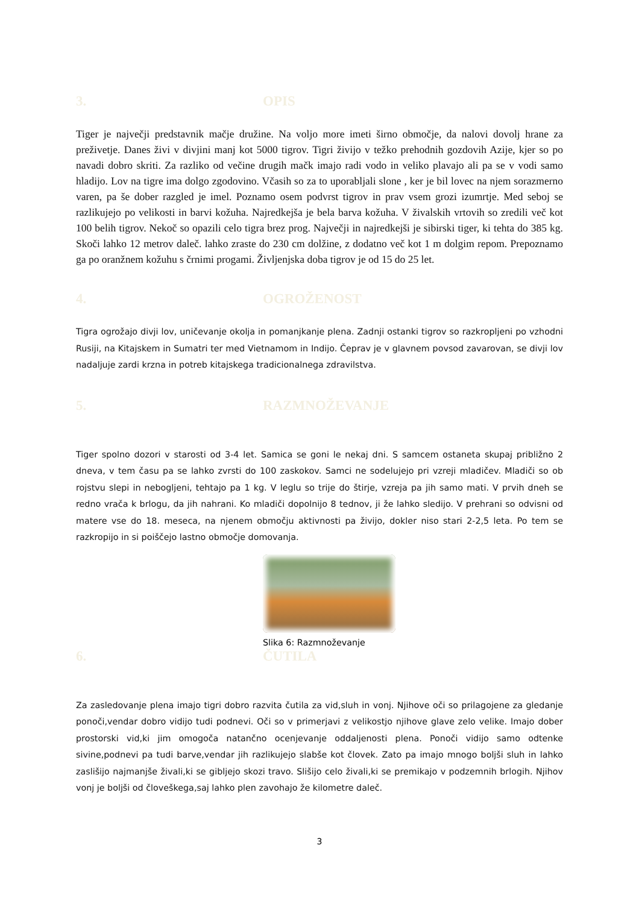3. OPIS
Tiger je največji predstavnik mačje družine. Na voljo more imeti širno območje, da nalovi dovolj hrane za preživetje. Danes živi v divjini manj kot 5000 tigrov. Tigri živijo v težko prehodnih gozdovih Azije, kjer so po navadi dobro skriti. Za razliko od večine drugih mačk imajo radi vodo in veliko plavajo ali pa se v vodi samo hladijo. Lov na tigre ima dolgo zgodovino. Včasih so za to uporabljali slone , ker je bil lovec na njem sorazmerno varen, pa še dober razgled je imel. Poznamo osem podvrst tigrov in prav vsem grozi izumrtje. Med seboj se razlikujejo po velikosti in barvi kožuha. Najredkejša je bela barva kožuha. V živalskih vrtovih so zredili več kot 100 belih tigrov. Nekoč so opazili celo tigra brez prog. Največji in najredkejši je sibirski tiger, ki tehta do 385 kg. Skoči lahko 12 metrov daleč. lahko zraste do 230 cm dolžine, z dodatno več kot 1 m dolgim repom. Prepoznamo ga po oranžnem kožuhu s črnimi progami. Življenjska doba tigrov je od 15 do 25 let.
4. OGROŽENOST
Tigra ogrožajo divji lov, uničevanje okolja in pomanjkanje plena. Zadnji ostanki tigrov so razkropljeni po vzhodni Rusiji, na Kitajskem in Sumatri ter med Vietnamom in Indijo. Čeprav je v glavnem povsod zavarovan, se divji lov nadaljuje zardi krzna in potreb kitajskega tradicionalnega zdravilstva.
5. RAZMNOŽEVANJE
Tiger spolno dozori v starosti od 3-4 let. Samica se goni le nekaj dni. S samcem ostaneta skupaj približno 2 dneva, v tem času pa se lahko zvrsti do 100 zaskokov. Samci ne sodelujejo pri vzreji mladičev. Mladiči so ob rojstvu slepi in nebogljeni, tehtajo pa 1 kg. V leglu so trije do štirje, vzreja pa jih samo mati. V prvih dneh se redno vrača k brlogu, da jih nahrani. Ko mladiči dopolnijo 8 tednov, ji že lahko sledijo. V prehrani so odvisni od matere vse do 18. meseca, na njenem območju aktivnosti pa živijo, dokler niso stari 2-2,5 leta. Po tem se razkropijo in si poiščejo lastno območje domovanja.
Slika 6: Razmnoževanje
6. ČUTILA
Za zasledovanje plena imajo tigri dobro razvita čutila za vid,sluh in vonj. Njihove oči so prilagojene za gledanje ponoči,vendar dobro vidijo tudi podnevi. Oči so v primerjavi z velikostjo njihove glave zelo velike. Imajo dober prostorski vid,ki jim omogoča natančno ocenjevanje oddaljenosti plena. Ponoči vidijo samo odtenke sivine,podnevi pa tudi barve,vendar jih razlikujejo slabše kot človek. Zato pa imajo mnogo boljši sluh in lahko zaslišijo najmanjše živali,ki se gibljejo skozi travo. Slišijo celo živali,ki se premikajo v podzemnih brlogih. Njihov vonj je boljši od človeškega,saj lahko plen zavohajo že kilometre daleč.
3